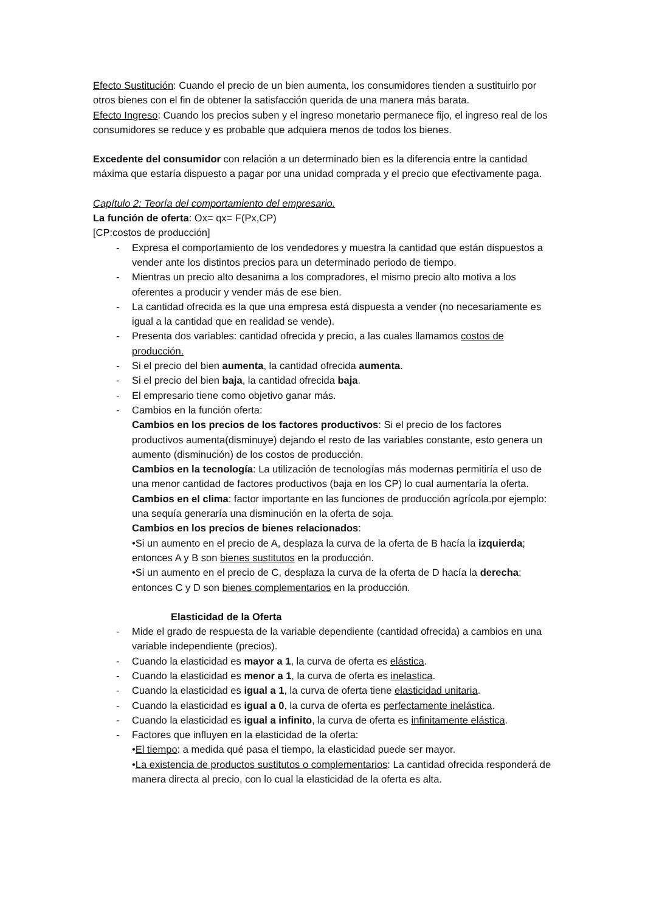Efecto Sustitución: Cuando el precio de un bien aumenta, los consumidores tienden a sustituirlo por otros bienes con el fin de obtener la satisfacción querida de una manera más barata.
Efecto Ingreso: Cuando los precios suben y el ingreso monetario permanece fijo, el ingreso real de los consumidores se reduce y es probable que adquiera menos de todos los bienes.
Excedente del consumidor con relación a un determinado bien es la diferencia entre la cantidad máxima que estaría dispuesto a pagar por una unidad comprada y el precio que efectivamente paga.
Capítulo 2: Teoría del comportamiento del empresario.
La función de oferta: Ox= qx= F(Px,CP)
[CP:costos de producción]
- Expresa el comportamiento de los vendedores y muestra la cantidad que están dispuestos a vender ante los distintos precios para un determinado periodo de tiempo.
- Mientras un precio alto desanima a los compradores, el mismo precio alto motiva a los oferentes a producir y vender más de ese bien.
- La cantidad ofrecida es la que una empresa está dispuesta a vender (no necesariamente es igual a la cantidad que en realidad se vende).
- Presenta dos variables: cantidad ofrecida y precio, a las cuales llamamos costos de producción.
- Si el precio del bien aumenta, la cantidad ofrecida aumenta.
- Si el precio del bien baja, la cantidad ofrecida baja.
- El empresario tiene como objetivo ganar más.
- Cambios en la función oferta:
Cambios en los precios de los factores productivos: Si el precio de los factores productivos aumenta(disminuye) dejando el resto de las variables constante, esto genera un aumento (disminución) de los costos de producción.
Cambios en la tecnología: La utilización de tecnologías más modernas permitiría el uso de una menor cantidad de factores productivos (baja en los CP) lo cual aumentaría la oferta.
Cambios en el clima: factor importante en las funciones de producción agrícola.por ejemplo: una sequía generaría una disminución en la oferta de soja.
Cambios en los precios de bienes relacionados:
•Si un aumento en el precio de A, desplaza la curva de la oferta de B hacía la izquierda; entonces A y B son bienes sustitutos en la producción.
•Si un aumento en el precio de C, desplaza la curva de la oferta de D hacía la derecha; entonces C y D son bienes complementarios en la producción.
Elasticidad de la Oferta
- Mide el grado de respuesta de la variable dependiente (cantidad ofrecida) a cambios en una variable independiente (precios).
- Cuando la elasticidad es mayor a 1, la curva de oferta es elástica.
- Cuando la elasticidad es menor a 1, la curva de oferta es inelastica.
- Cuando la elasticidad es igual a 1, la curva de oferta tiene elasticidad unitaria.
- Cuando la elasticidad es igual a 0, la curva de oferta es perfectamente inelástica.
- Cuando la elasticidad es igual a infinito, la curva de oferta es infinitamente elástica.
- Factores que influyen en la elasticidad de la oferta:
•El tiempo: a medida qué pasa el tiempo, la elasticidad puede ser mayor.
•La existencia de productos sustitutos o complementarios: La cantidad ofrecida responderá de manera directa al precio, con lo cual la elasticidad de la oferta es alta.